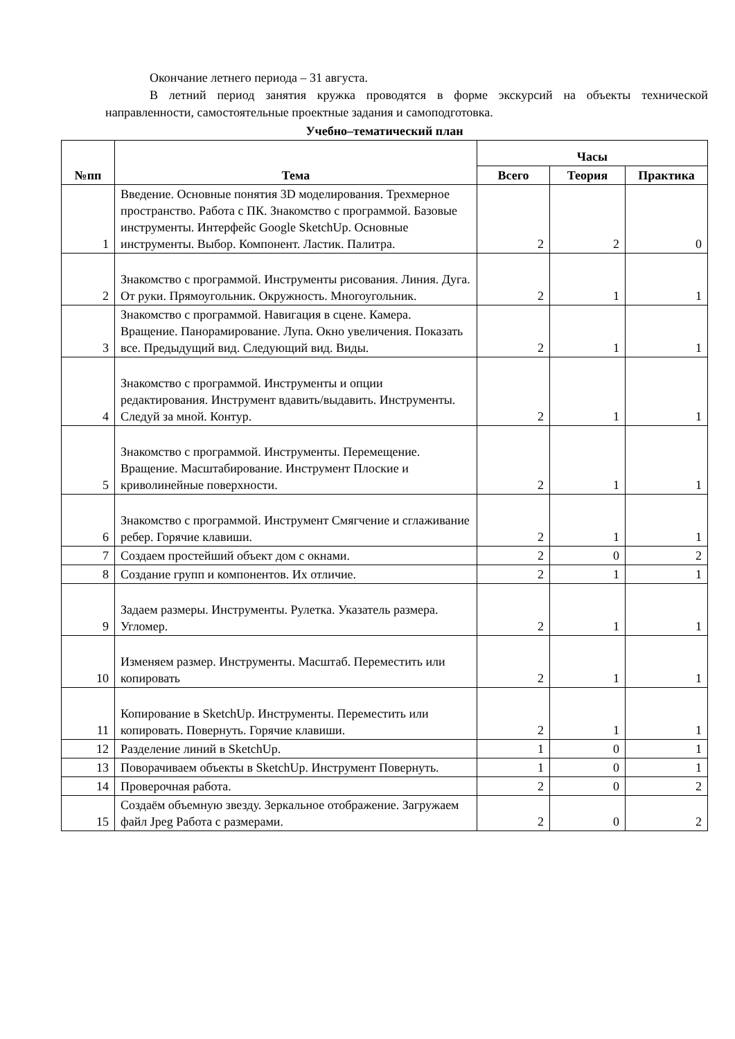Окончание летнего периода – 31 августа.
В летний период занятия кружка проводятся в форме экскурсий на объекты технической направленности, самостоятельные проектные задания и самоподготовка.
Учебно–тематический план
| №пп | Тема | Часы | | |
| --- | --- | --- | --- | --- |
| | | Всего | Теория | Практика |
| 1 | Введение. Основные понятия 3D моделирования. Трехмерное пространство. Работа с ПК. Знакомство с программой. Базовые инструменты. Интерфейс Google SketchUp. Основные инструменты. Выбор. Компонент. Ластик. Палитра. | 2 | 2 | 0 |
| 2 | Знакомство с программой. Инструменты рисования. Линия. Дуга. От руки. Прямоугольник. Окружность. Многоугольник. | 2 | 1 | 1 |
| 3 | Знакомство с программой. Навигация в сцене. Камера. Вращение. Панорамирование. Лупа. Окно увеличения. Показать все. Предыдущий вид. Следующий вид. Виды. | 2 | 1 | 1 |
| 4 | Знакомство с программой. Инструменты и опции редактирования. Инструмент вдавить/выдавить. Инструменты. Следуй за мной. Контур. | 2 | 1 | 1 |
| 5 | Знакомство с программой. Инструменты. Перемещение. Вращение. Масштабирование. Инструмент Плоские и криволинейные поверхности. | 2 | 1 | 1 |
| 6 | Знакомство с программой. Инструмент Смягчение и сглаживание ребер. Горячие клавиши. | 2 | 1 | 1 |
| 7 | Создаем простейший объект дом с окнами. | 2 | 0 | 2 |
| 8 | Создание групп и компонентов. Их отличие. | 2 | 1 | 1 |
| 9 | Задаем размеры. Инструменты. Рулетка. Указатель размера. Угломер. | 2 | 1 | 1 |
| 10 | Изменяем размер. Инструменты. Масштаб. Переместить или копировать | 2 | 1 | 1 |
| 11 | Копирование в SketchUp. Инструменты. Переместить или копировать. Повернуть. Горячие клавиши. | 2 | 1 | 1 |
| 12 | Разделение линий в SketchUp. | 1 | 0 | 1 |
| 13 | Поворачиваем объекты в SketchUp. Инструмент Повернуть. | 1 | 0 | 1 |
| 14 | Проверочная работа. | 2 | 0 | 2 |
| 15 | Создаём объемную звезду. Зеркальное отображение. Загружаем файл Jpeg Работа с размерами. | 2 | 0 | 2 |